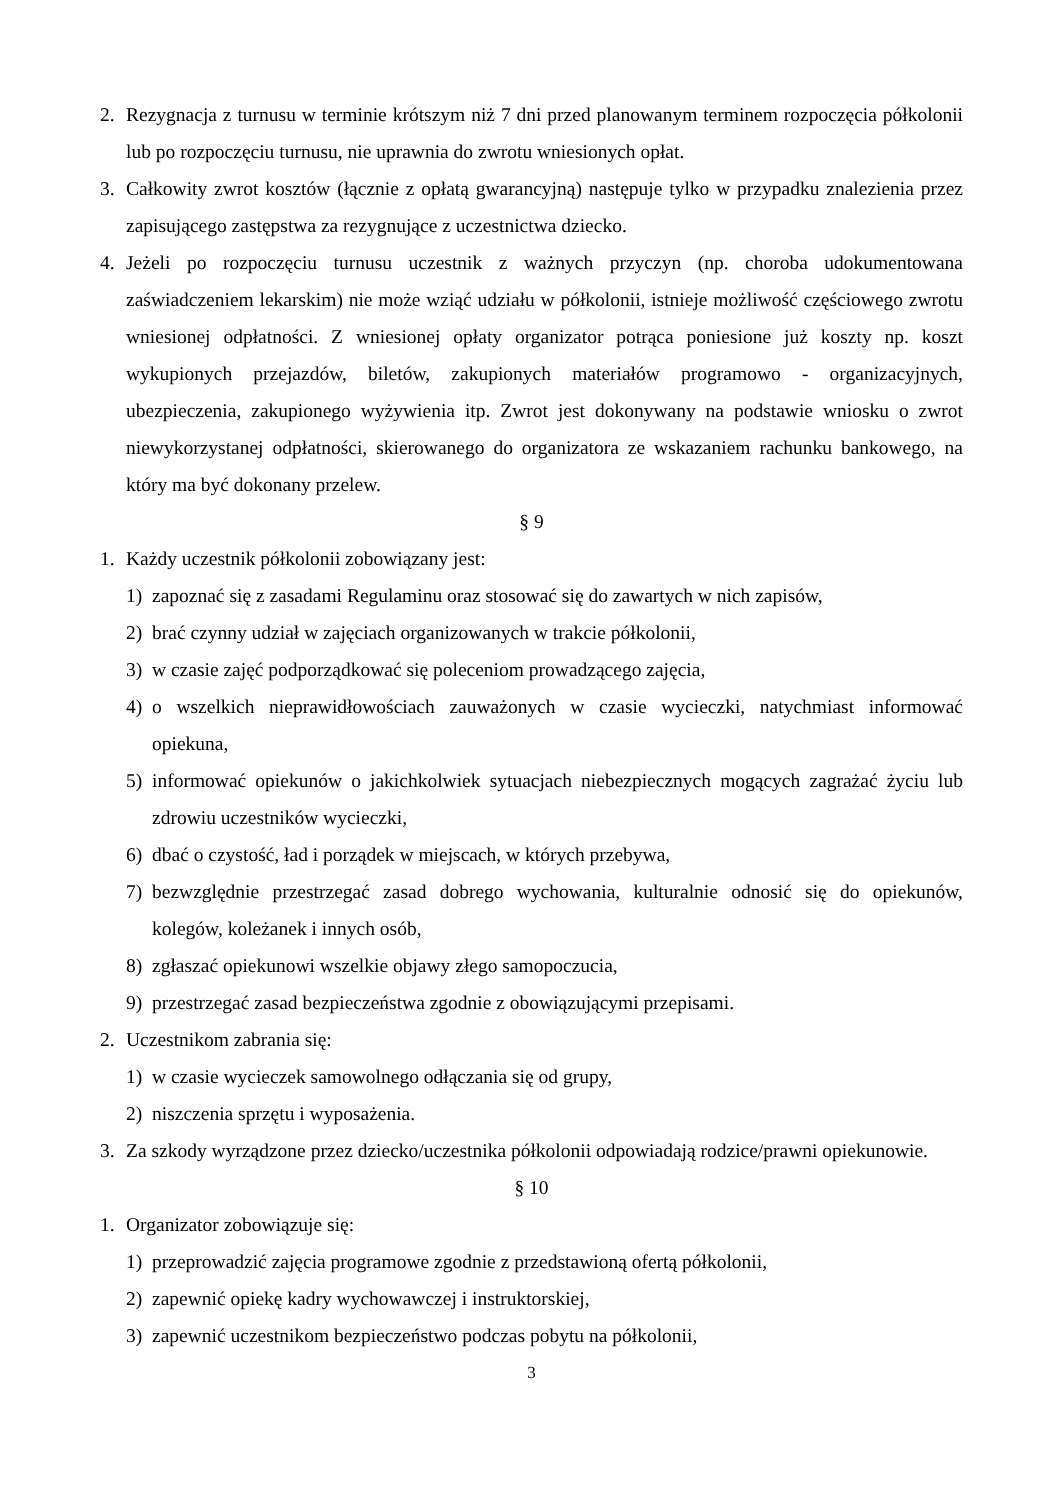2. Rezygnacja z turnusu w terminie krótszym niż 7 dni przed planowanym terminem rozpoczęcia półkolonii lub po rozpoczęciu turnusu, nie uprawnia do zwrotu wniesionych opłat.
3. Całkowity zwrot kosztów (łącznie z opłatą gwarancyjną) następuje tylko w przypadku znalezienia przez zapisującego zastępstwa za rezygnujące z uczestnictwa dziecko.
4. Jeżeli po rozpoczęciu turnusu uczestnik z ważnych przyczyn (np. choroba udokumentowana zaświadczeniem lekarskim) nie może wziąć udziału w półkolonii, istnieje możliwość częściowego zwrotu wniesionej odpłatności. Z wniesionej opłaty organizator potrąca poniesione już koszty np. koszt wykupionych przejazdów, biletów, zakupionych materiałów programowo - organizacyjnych, ubezpieczenia, zakupionego wyżywienia itp. Zwrot jest dokonywany na podstawie wniosku o zwrot niewykorzystanej odpłatności, skierowanego do organizatora ze wskazaniem rachunku bankowego, na który ma być dokonany przelew.
§ 9
1. Każdy uczestnik półkolonii zobowiązany jest:
1) zapoznać się z zasadami Regulaminu oraz stosować się do zawartych w nich zapisów,
2) brać czynny udział w zajęciach organizowanych w trakcie półkolonii,
3) w czasie zajęć podporządkować się poleceniom prowadzącego zajęcia,
4) o wszelkich nieprawidłowościach zauważonych w czasie wycieczki, natychmiast informować opiekuna,
5) informować opiekunów o jakichkolwiek sytuacjach niebezpiecznych mogących zagrażać życiu lub zdrowiu uczestników wycieczki,
6) dbać o czystość, ład i porządek w miejscach, w których przebywa,
7) bezwzględnie przestrzegać zasad dobrego wychowania, kulturalnie odnosić się do opiekunów, kolegów, koleżanek i innych osób,
8) zgłaszać opiekunowi wszelkie objawy złego samopoczucia,
9) przestrzegać zasad bezpieczeństwa zgodnie z obowiązującymi przepisami.
2. Uczestnikom zabrania się:
1) w czasie wycieczek samowolnego odłączania się od grupy,
2) niszczenia sprzętu i wyposażenia.
3. Za szkody wyrządzone przez dziecko/uczestnika półkolonii odpowiadają rodzice/prawni opiekunowie.
§ 10
1. Organizator zobowiązuje się:
1) przeprowadzić zajęcia programowe zgodnie z przedstawioną ofertą półkolonii,
2) zapewnić opiekę kadry wychowawczej i instruktorskiej,
3) zapewnić uczestnikom bezpieczeństwo podczas pobytu na półkolonii,
3